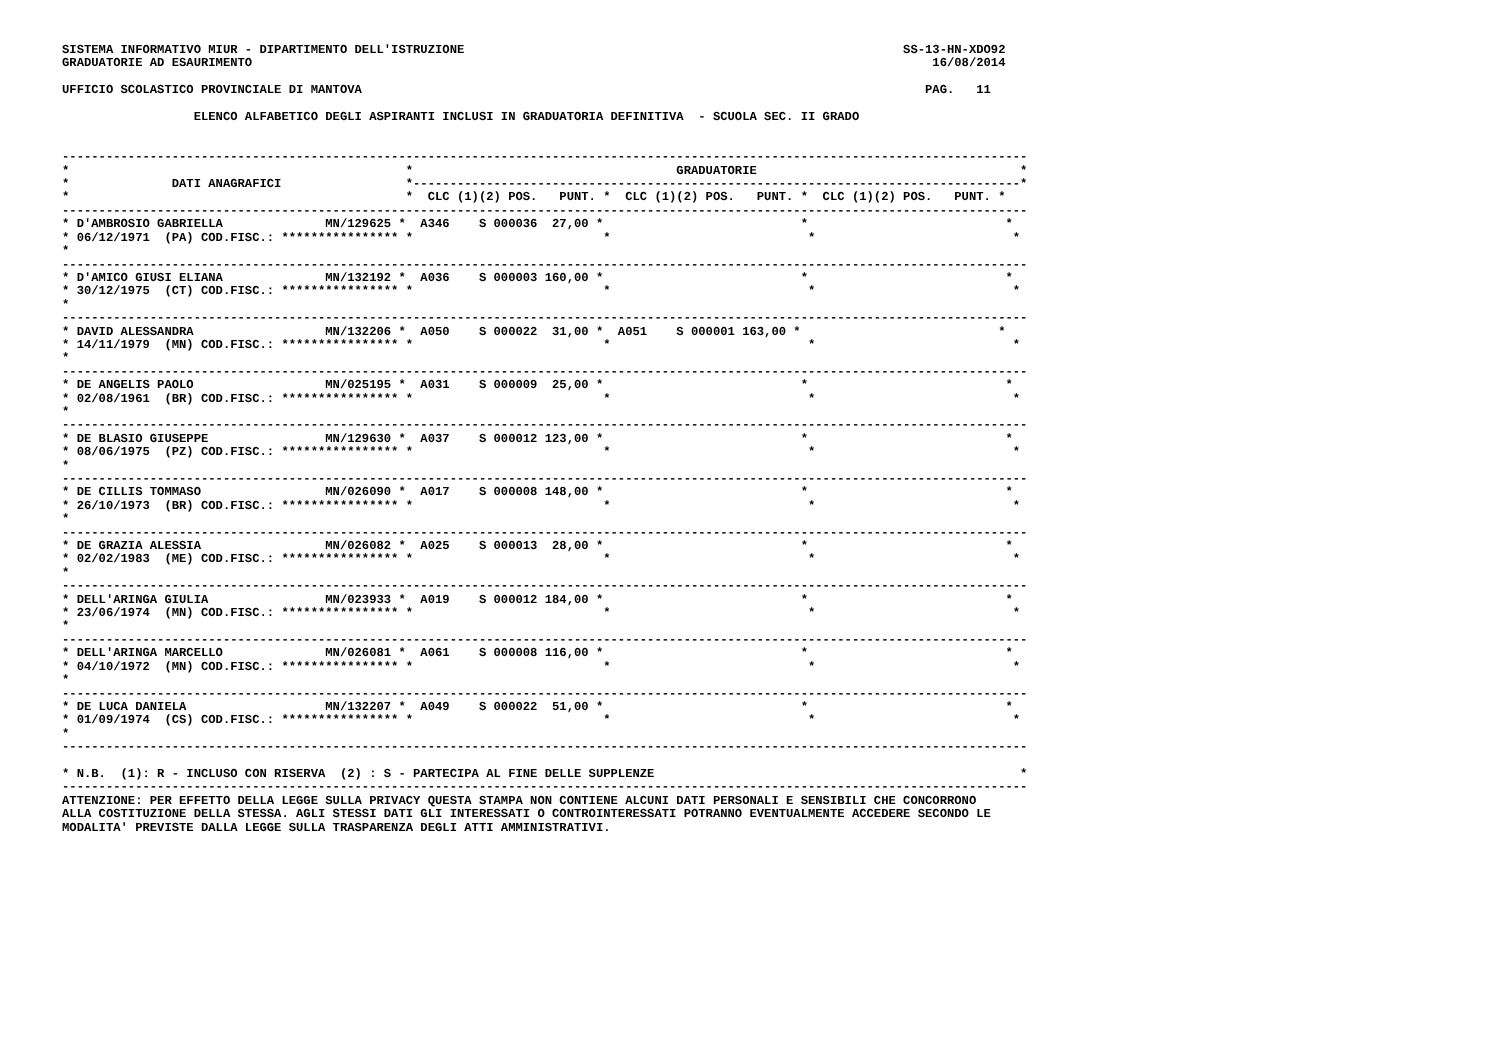SISTEMA INFORMATIVO MIUR - DIPARTIMENTO DELL'ISTRUZIONE                                                            SS-13-HN-XDO92
GRADUATORIE AD ESAURIMENTO                                                                                             16/08/2014

UFFICIO SCOLASTICO PROVINCIALE DI MANTOVA                                                                             PAG.   11

                  ELENCO ALFABETICO DEGLI ASPIRANTI INCLUSI IN GRADUATORIA DEFINITIVA  - SCUOLA SEC. II GRADO


------------------------------------------------------------------------------------------------------------------------------------
*                                              *                                    GRADUATORIE                                    *
*              DATI ANAGRAFICI                 *-----------------------------------------------------------------------------------*
*                                              *  CLC (1)(2) POS.   PUNT. *  CLC (1)(2) POS.   PUNT. *  CLC (1)(2) POS.   PUNT. *
------------------------------------------------------------------------------------------------------------------------------------
* D'AMBROSIO GABRIELLA              MN/129625 *  A346    S 000036  27,00 *                           *                           *
* 06/12/1971  (PA) COD.FISC.: **************** *                          *                           *                           *
*
------------------------------------------------------------------------------------------------------------------------------------
* D'AMICO GIUSI ELIANA              MN/132192 *  A036    S 000003 160,00 *                           *                           *
* 30/12/1975  (CT) COD.FISC.: **************** *                          *                           *                           *
*
------------------------------------------------------------------------------------------------------------------------------------
* DAVID ALESSANDRA                  MN/132206 *  A050    S 000022  31,00 *  A051    S 000001 163,00 *                           *
* 14/11/1979  (MN) COD.FISC.: **************** *                          *                           *                           *
*
------------------------------------------------------------------------------------------------------------------------------------
* DE ANGELIS PAOLO                  MN/025195 *  A031    S 000009  25,00 *                           *                           *
* 02/08/1961  (BR) COD.FISC.: **************** *                          *                           *                           *
*
------------------------------------------------------------------------------------------------------------------------------------
* DE BLASIO GIUSEPPE                MN/129630 *  A037    S 000012 123,00 *                           *                           *
* 08/06/1975  (PZ) COD.FISC.: **************** *                          *                           *                           *
*
------------------------------------------------------------------------------------------------------------------------------------
* DE CILLIS TOMMASO                 MN/026090 *  A017    S 000008 148,00 *                           *                           *
* 26/10/1973  (BR) COD.FISC.: **************** *                          *                           *                           *
*
------------------------------------------------------------------------------------------------------------------------------------
* DE GRAZIA ALESSIA                 MN/026082 *  A025    S 000013  28,00 *                           *                           *
* 02/02/1983  (ME) COD.FISC.: **************** *                          *                           *                           *
*
------------------------------------------------------------------------------------------------------------------------------------
* DELL'ARINGA GIULIA                MN/023933 *  A019    S 000012 184,00 *                           *                           *
* 23/06/1974  (MN) COD.FISC.: **************** *                          *                           *                           *
*
------------------------------------------------------------------------------------------------------------------------------------
* DELL'ARINGA MARCELLO              MN/026081 *  A061    S 000008 116,00 *                           *                           *
* 04/10/1972  (MN) COD.FISC.: **************** *                          *                           *                           *
*
------------------------------------------------------------------------------------------------------------------------------------
* DE LUCA DANIELA                   MN/132207 *  A049    S 000022  51,00 *                           *                           *
* 01/09/1974  (CS) COD.FISC.: **************** *                          *                           *                           *
*
------------------------------------------------------------------------------------------------------------------------------------

* N.B.  (1): R - INCLUSO CON RISERVA  (2) : S - PARTECIPA AL FINE DELLE SUPPLENZE                                                  *
------------------------------------------------------------------------------------------------------------------------------------
ATTENZIONE: PER EFFETTO DELLA LEGGE SULLA PRIVACY QUESTA STAMPA NON CONTIENE ALCUNI DATI PERSONALI E SENSIBILI CHE CONCORRONO
ALLA COSTITUZIONE DELLA STESSA. AGLI STESSI DATI GLI INTERESSATI O CONTROINTERESSATI POTRANNO EVENTUALMENTE ACCEDERE SECONDO LE
MODALITA' PREVISTE DALLA LEGGE SULLA TRASPARENZA DEGLI ATTI AMMINISTRATIVI.